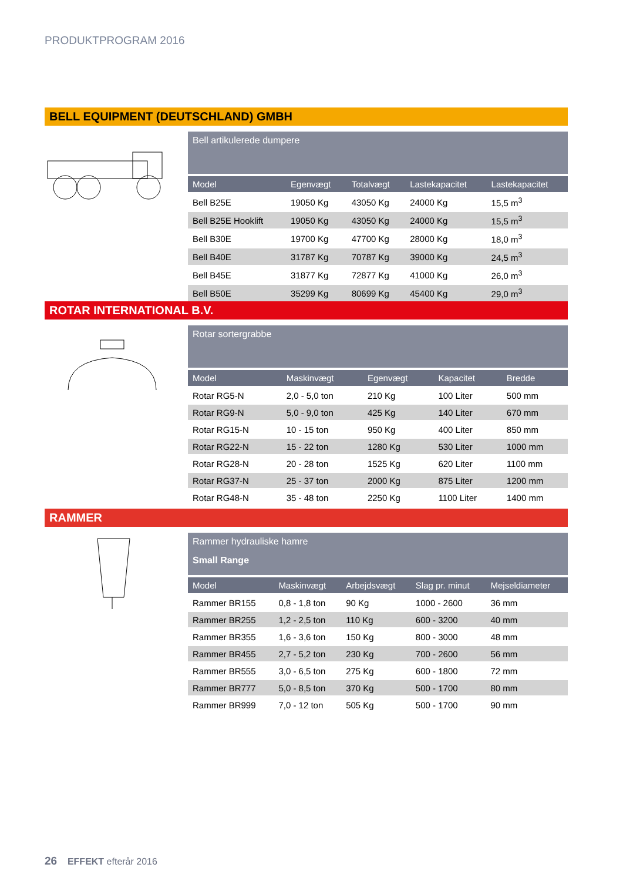PRODUKTPROGRAM 2016
BELL EQUIPMENT (DEUTSCHLAND) GMBH
Bell artikulerede dumpere
| Model | Egenvægt | Totalvægt | Lastekapacitet | Lastekapacitet |
| --- | --- | --- | --- | --- |
| Bell B25E | 19050 Kg | 43050 Kg | 24000 Kg | 15,5 m<sup>3</sup> |
| Bell B25E Hooklift | 19050 Kg | 43050 Kg | 24000 Kg | 15,5 m<sup>3</sup> |
| Bell B30E | 19700 Kg | 47700 Kg | 28000 Kg | 18,0 m<sup>3</sup> |
| Bell B40E | 31787 Kg | 70787 Kg | 39000 Kg | 24,5 m<sup>3</sup> |
| Bell B45E | 31877 Kg | 72877 Kg | 41000 Kg | 26,0 m<sup>3</sup> |
| Bell B50E | 35299 Kg | 80699 Kg | 45400 Kg | 29,0 m<sup>3</sup> |
ROTAR INTERNATIONAL B.V.
Rotar sortergrabbe
| Model | Maskinvægt | Egenvægt | Kapacitet | Bredde |
| --- | --- | --- | --- | --- |
| Rotar RG5-N | 2,0 - 5,0 ton | 210 Kg | 100 Liter | 500 mm |
| Rotar RG9-N | 5,0 - 9,0 ton | 425 Kg | 140 Liter | 670 mm |
| Rotar RG15-N | 10 - 15 ton | 950 Kg | 400 Liter | 850 mm |
| Rotar RG22-N | 15 - 22 ton | 1280 Kg | 530 Liter | 1000 mm |
| Rotar RG28-N | 20 - 28 ton | 1525 Kg | 620 Liter | 1100 mm |
| Rotar RG37-N | 25 - 37 ton | 2000 Kg | 875 Liter | 1200 mm |
| Rotar RG48-N | 35 - 48 ton | 2250 Kg | 1100 Liter | 1400 mm |
RAMMER
Rammer hydrauliske hamre
Small Range
| Model | Maskinvægt | Arbejdsvægt | Slag pr. minut | Mejseldiameter |
| --- | --- | --- | --- | --- |
| Rammer BR155 | 0,8 - 1,8 ton | 90 Kg | 1000 - 2600 | 36 mm |
| Rammer BR255 | 1,2 - 2,5 ton | 110 Kg | 600 - 3200 | 40 mm |
| Rammer BR355 | 1,6 - 3,6 ton | 150 Kg | 800 - 3000 | 48 mm |
| Rammer BR455 | 2,7 - 5,2 ton | 230 Kg | 700 - 2600 | 56 mm |
| Rammer BR555 | 3,0 - 6,5 ton | 275 Kg | 600 - 1800 | 72 mm |
| Rammer BR777 | 5,0 - 8,5 ton | 370 Kg | 500 - 1700 | 80 mm |
| Rammer BR999 | 7,0 - 12 ton | 505 Kg | 500 - 1700 | 90 mm |
26 EFFEKT efterår 2016